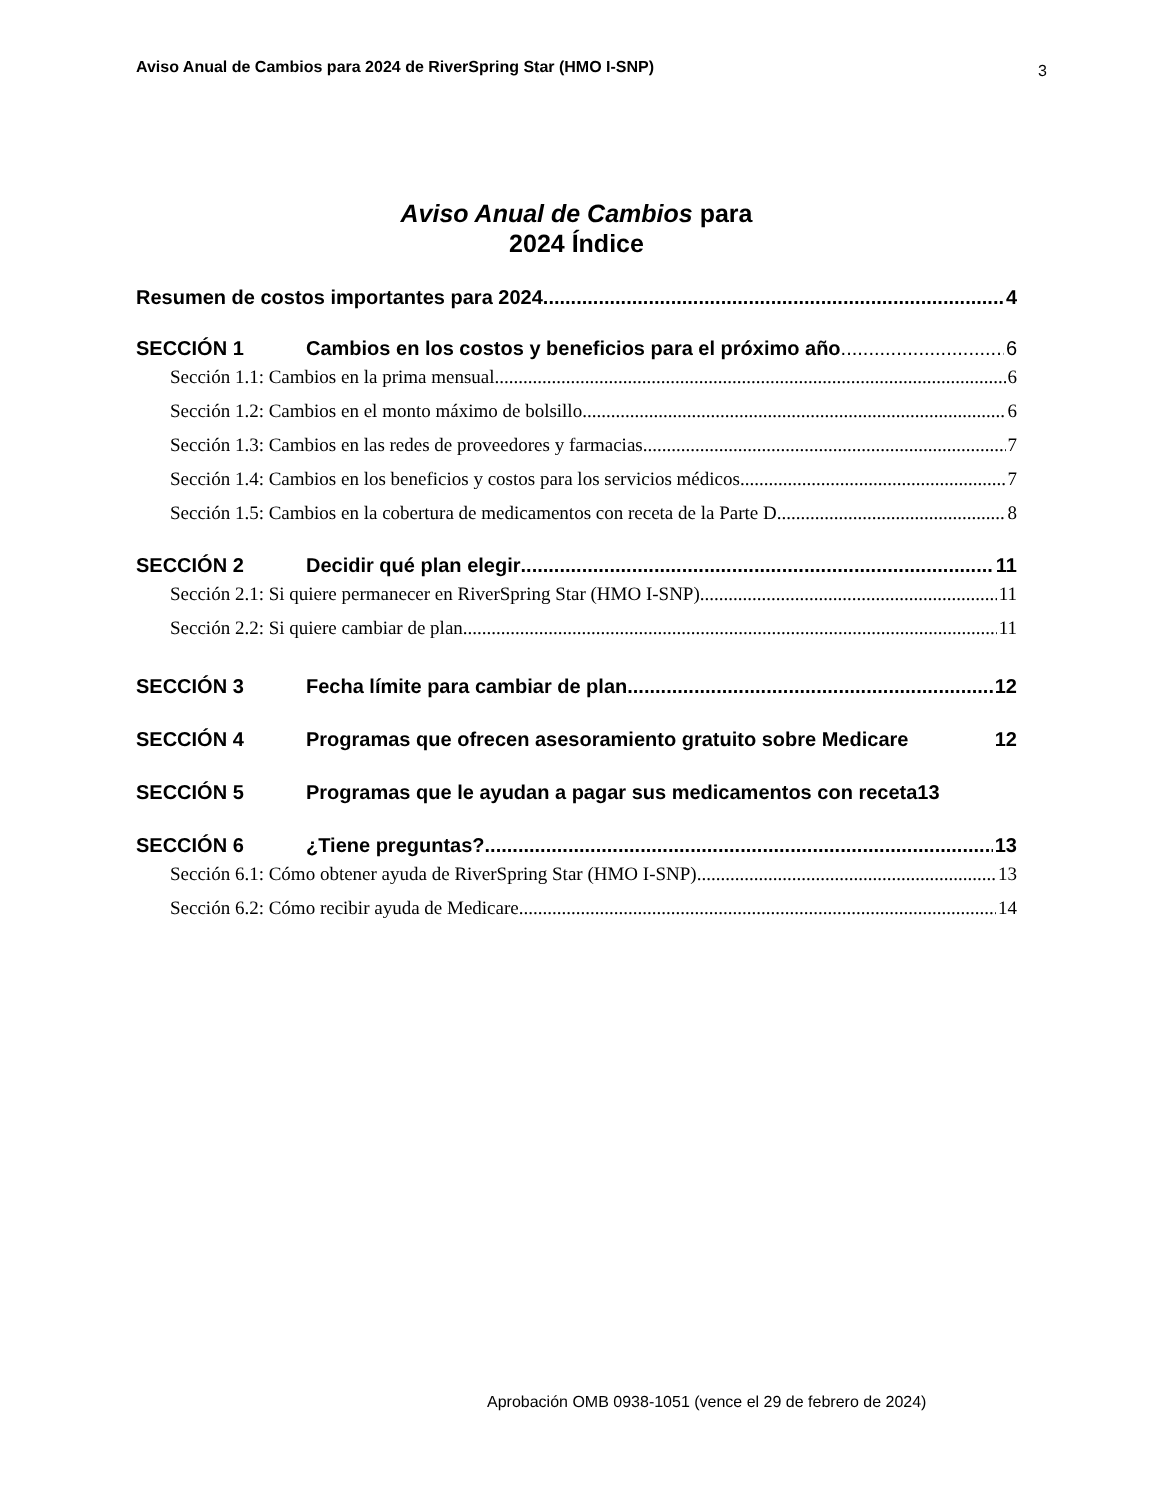Aviso Anual de Cambios para 2024 de RiverSpring Star (HMO I-SNP) 3
Aviso Anual de Cambios para
2024 Índice
Resumen de costos importantes para 2024 4
SECCIÓN 1 Cambios en los costos y beneficios para el próximo año 6
Sección 1.1: Cambios en la prima mensual 6
Sección 1.2: Cambios en el monto máximo de bolsillo 6
Sección 1.3: Cambios en las redes de proveedores y farmacias 7
Sección 1.4: Cambios en los beneficios y costos para los servicios médicos 7
Sección 1.5: Cambios en la cobertura de medicamentos con receta de la Parte D 8
SECCIÓN 2 Decidir qué plan elegir 11
Sección 2.1: Si quiere permanecer en RiverSpring Star (HMO I-SNP) 11
Sección 2.2: Si quiere cambiar de plan 11
SECCIÓN 3 Fecha límite para cambiar de plan 12
SECCIÓN 4 Programas que ofrecen asesoramiento gratuito sobre Medicare 12
SECCIÓN 5 Programas que le ayudan a pagar sus medicamentos con receta 13
SECCIÓN 6 ¿Tiene preguntas? 13
Sección 6.1: Cómo obtener ayuda de RiverSpring Star (HMO I-SNP) 13
Sección 6.2: Cómo recibir ayuda de Medicare 14
Aprobación OMB 0938-1051 (vence el 29 de febrero de 2024)